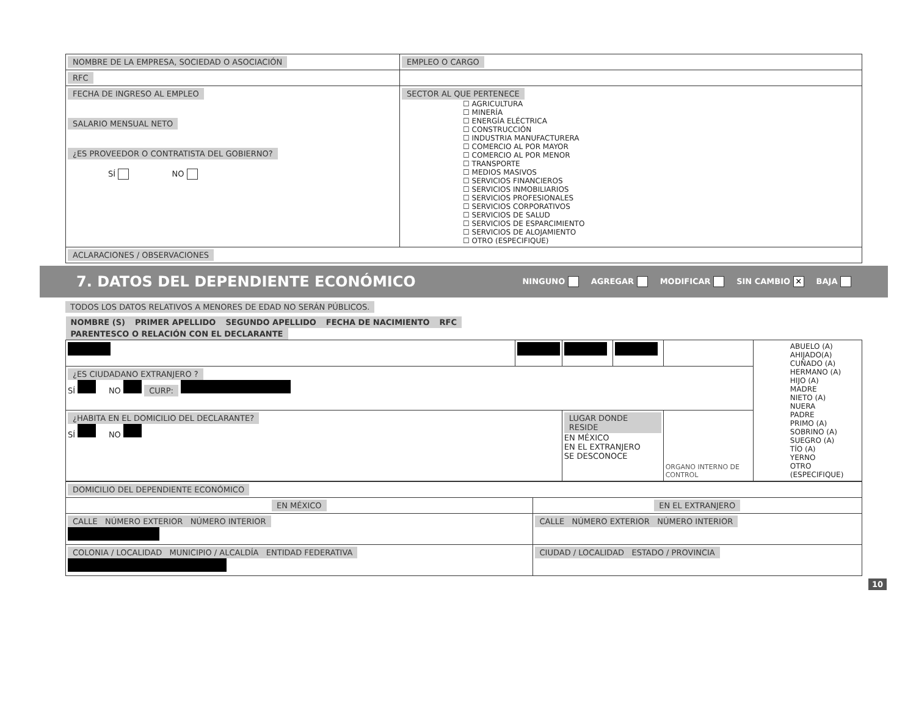| NOMBRE DE LA EMPRESA, SOCIEDAD O ASOCIACIÓN | | EMPLEO O CARGO |
| RFC | | |
| FECHA DE INGRESO AL EMPLEO SALARIO MENSUAL NETO ¿ES PROVEEDOR O CONTRATISTA DEL GOBIERNO? SÍ NO | SECTOR AL QUE PERTENECE ☐ AGRICULTURA ☐ MINERÍA ☐ ENERGÍA ELÉCTRICA ☐ CONSTRUCCIÓN ☐ INDUSTRIA MANUFACTURERA ☐ COMERCIO AL POR MAYOR ☐ COMERCIO AL POR MENOR ☐ TRANSPORTE ☐ MEDIOS MASIVOS ☐ SERVICIOS FINANCIEROS ☐ SERVICIOS INMOBILIARIOS ☐ SERVICIOS PROFESIONALES ☐ SERVICIOS CORPORATIVOS ☐ SERVICIOS DE SALUD ☐ SERVICIOS DE ESPARCIMIENTO ☐ SERVICIOS DE ALOJAMIENTO ☐ OTRO (ESPECIFIQUE) | |
| ACLARACIONES / OBSERVACIONES | | |
7. DATOS DEL DEPENDIENTE ECONÓMICO
NINGUNO AGREGAR MODIFICAR SIN CAMBIO ✕ BAJA
TODOS LOS DATOS RELATIVOS A MENORES DE EDAD NO SERÁN PÚBLICOS.
| NOMBRE (S) | PRIMER APELLIDO | SEGUNDO APELLIDO | FECHA DE NACIMIENTO | RFC | PARENTESCO O RELACIÓN CON EL DECLARANTE |
| --- | --- | --- | --- | --- | --- |
| | | | | | ABUELO (A) AHIJADO(A) CUÑADO (A) HERMANO (A) HIJO (A) MADRE NIETO (A) NUERA PADRE PRIMO (A) SOBRINO (A) SUEGRO (A) TÍO (A) YERNO OTRO (ESPECIFIQUE) |
| ¿ES CIUDADANO EXTRANJERO ? SÍ NO CURP: | | | | | |
| ¿HABITA EN EL DOMICILIO DEL DECLARANTE? SÍ NO | | LUGAR DONDE RESIDE EN MÉXICO EN EL EXTRANJERO SE DESCONOCE | | ORGANO INTERNO DE CONTROL | |
| DOMICILIO DEL DEPENDIENTE ECONÓMICO | |
| EN MÉXICO | EN EL EXTRANJERO |
| CALLE NÚMERO EXTERIOR NÚMERO INTERIOR | CALLE NÚMERO EXTERIOR NÚMERO INTERIOR |
| COLONIA / LOCALIDAD MUNICIPIO / ALCALDÍA ENTIDAD FEDERATIVA | CIUDAD / LOCALIDAD ESTADO / PROVINCIA |
10